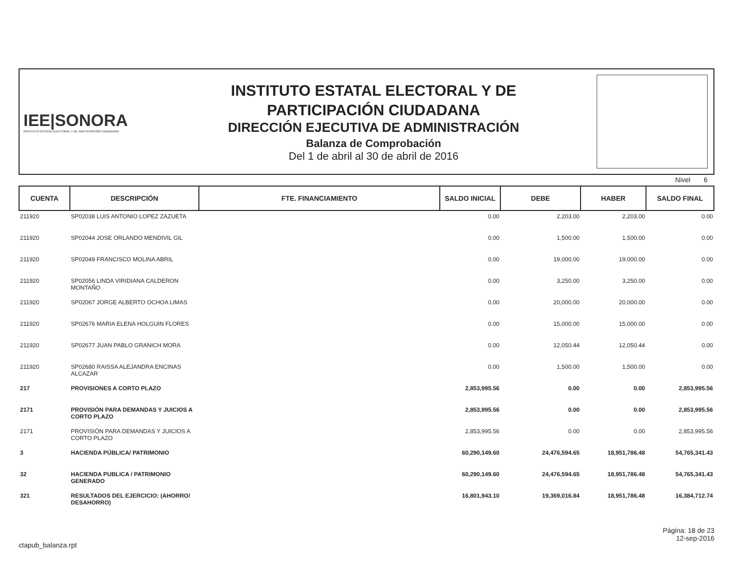IEE|SONORA
INSTITUTO ESTATAL ELECTORAL Y DE PARTICIPACIÓN CIUDADANA
INSTITUTO ESTATAL ELECTORAL Y DE
PARTICIPACIÓN CIUDADANA
DIRECCIÓN EJECUTIVA DE ADMINISTRACIÓN
Balanza de Comprobación
Del 1 de abril al 30 de abril de 2016
Nivel 6
| CUENTA | DESCRIPCIÓN | FTE. FINANCIAMIENTO | SALDO INICIAL | DEBE | HABER | SALDO FINAL |
| --- | --- | --- | --- | --- | --- | --- |
| 211920 | SP02038 LUIS ANTONIO LOPEZ ZAZUETA | | 0.00 | 2,203.00 | 2,203.00 | 0.00 |
| 211920 | SP02044 JOSE ORLANDO MENDIVIL GIL | | 0.00 | 1,500.00 | 1,500.00 | 0.00 |
| 211920 | SP02049 FRANCISCO MOLINA ABRIL | | 0.00 | 19,000.00 | 19,000.00 | 0.00 |
| 211920 | SP02056 LINDA VIRIDIANA CALDERON MONTAÑO | | 0.00 | 3,250.00 | 3,250.00 | 0.00 |
| 211920 | SP02067 JORGE ALBERTO OCHOA LIMAS | | 0.00 | 20,000.00 | 20,000.00 | 0.00 |
| 211920 | SP02676 MARIA ELENA HOLGUIN FLORES | | 0.00 | 15,000.00 | 15,000.00 | 0.00 |
| 211920 | SP02677 JUAN PABLO GRANICH MORA | | 0.00 | 12,050.44 | 12,050.44 | 0.00 |
| 211920 | SP02680 RAISSA ALEJANDRA ENCINAS ALCAZAR | | 0.00 | 1,500.00 | 1,500.00 | 0.00 |
| 217 | PROVISIONES A CORTO PLAZO | | 2,853,995.56 | 0.00 | 0.00 | 2,853,995.56 |
| 2171 | PROVISIÓN PARA DEMANDAS Y JUICIOS A CORTO PLAZO | | 2,853,995.56 | 0.00 | 0.00 | 2,853,995.56 |
| 2171 | PROVISIÓN PARA DEMANDAS Y JUICIOS A CORTO PLAZO | | 2,853,995.56 | 0.00 | 0.00 | 2,853,995.56 |
| 3 | HACIENDA PÚBLICA/ PATRIMONIO | | 60,290,149.60 | 24,476,594.65 | 18,951,786.48 | 54,765,341.43 |
| 32 | HACIENDA PUBLICA / PATRIMONIO GENERADO | | 60,290,149.60 | 24,476,594.65 | 18,951,786.48 | 54,765,341.43 |
| 321 | RESULTADOS DEL EJERCICIO: (AHORRO/ DESAHORRO) | | 16,801,943.10 | 19,369,016.84 | 18,951,786.48 | 16,384,712.74 |
ctapub_balanza.rpt
Página: 18 de 23
12-sep-2016